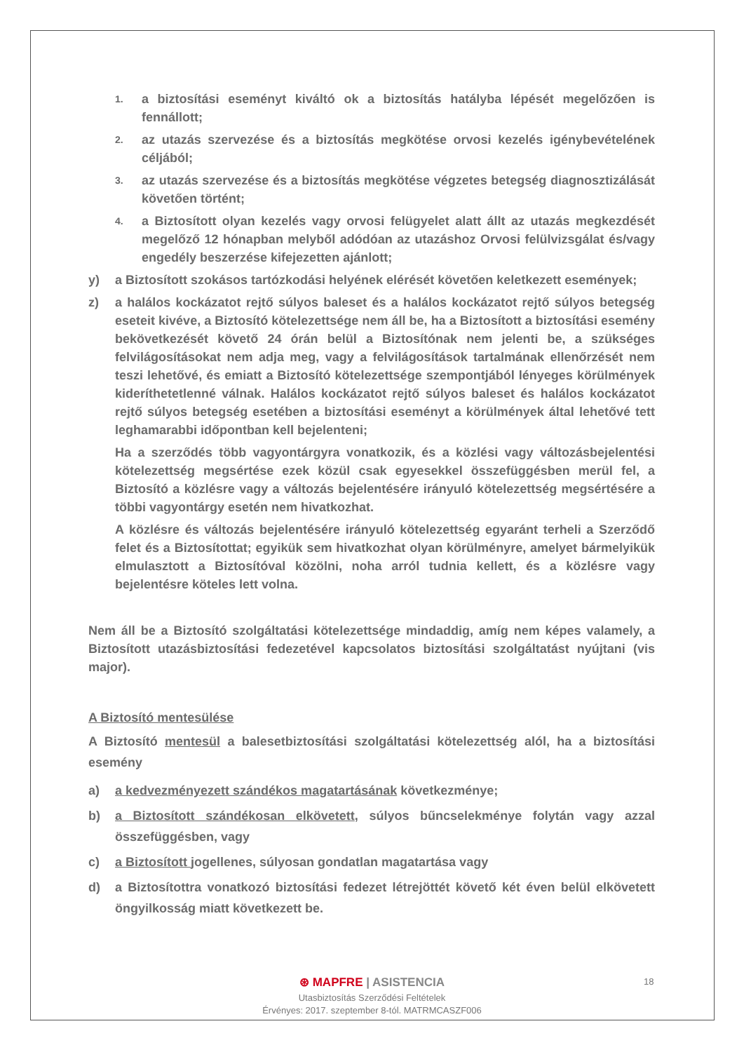1. a biztosítási eseményt kiváltó ok a biztosítás hatályba lépését megelőzően is fennállott;
2. az utazás szervezése és a biztosítás megkötése orvosi kezelés igénybevételének céljából;
3. az utazás szervezése és a biztosítás megkötése végzetes betegség diagnosztizálását követően történt;
4. a Biztosított olyan kezelés vagy orvosi felügyelet alatt állt az utazás megkezdését megelőző 12 hónapban melyből adódóan az utazáshoz Orvosi felülvizsgálat és/vagy engedély beszerzése kifejezetten ajánlott;
y) a Biztosított szokásos tartózkodási helyének elérését követően keletkezett események;
z) a halálos kockázatot rejtő súlyos baleset és a halálos kockázatot rejtő súlyos betegség eseteit kivéve, a Biztosító kötelezettsége nem áll be, ha a Biztosított a biztosítási esemény bekövetkezését követő 24 órán belül a Biztosítónak nem jelenti be, a szükséges felvilágosításokat nem adja meg, vagy a felvilágosítások tartalmának ellenőrzését nem teszi lehetővé, és emiatt a Biztosító kötelezettsége szempontjából lényeges körülmények kideríthetetlenné válnak. Halálos kockázatot rejtő súlyos baleset és halálos kockázatot rejtő súlyos betegség esetében a biztosítási eseményt a körülmények által lehetővé tett leghamarabbi időpontban kell bejelenteni;
Ha a szerződés több vagyontárgyra vonatkozik, és a közlési vagy változásbejelentési kötelezettség megsértése ezek közül csak egyesekkel összefüggésben merül fel, a Biztosító a közlésre vagy a változás bejelentésére irányuló kötelezettség megsértésére a többi vagyontárgy esetén nem hivatkozhat.
A közlésre és változás bejelentésére irányuló kötelezettség egyaránt terheli a Szerződő felet és a Biztosítottat; egyikük sem hivatkozhat olyan körülményre, amelyet bármelyikük elmulasztott a Biztosítóval közölni, noha arról tudnia kellett, és a közlésre vagy bejelentésre köteles lett volna.
Nem áll be a Biztosító szolgáltatási kötelezettsége mindaddig, amíg nem képes valamely, a Biztosított utazásbiztosítási fedezetével kapcsolatos biztosítási szolgáltatást nyújtani (vis major).
A Biztosító mentesülése
A Biztosító mentesül a balesetbiztosítási szolgáltatási kötelezettség alól, ha a biztosítási esemény
a) a kedvezményezett szándékos magatartásának következménye;
b) a Biztosított szándékosan elkövetett, súlyos bűncselekménye folytán vagy azzal összefüggésben, vagy
c) a Biztosított jogellenes, súlyosan gondatlan magatartása vagy
d) a Biztosítottra vonatkozó biztosítási fedezet létrejöttét követő két éven belül elkövetett öngyilkosság miatt következett be.
⊛ MAPFRE | ASISTENCIA
Utasbiztosítás Szerződési Feltételek
Érvényes: 2017. szeptember 8-tól. MATRMCASZF006
18